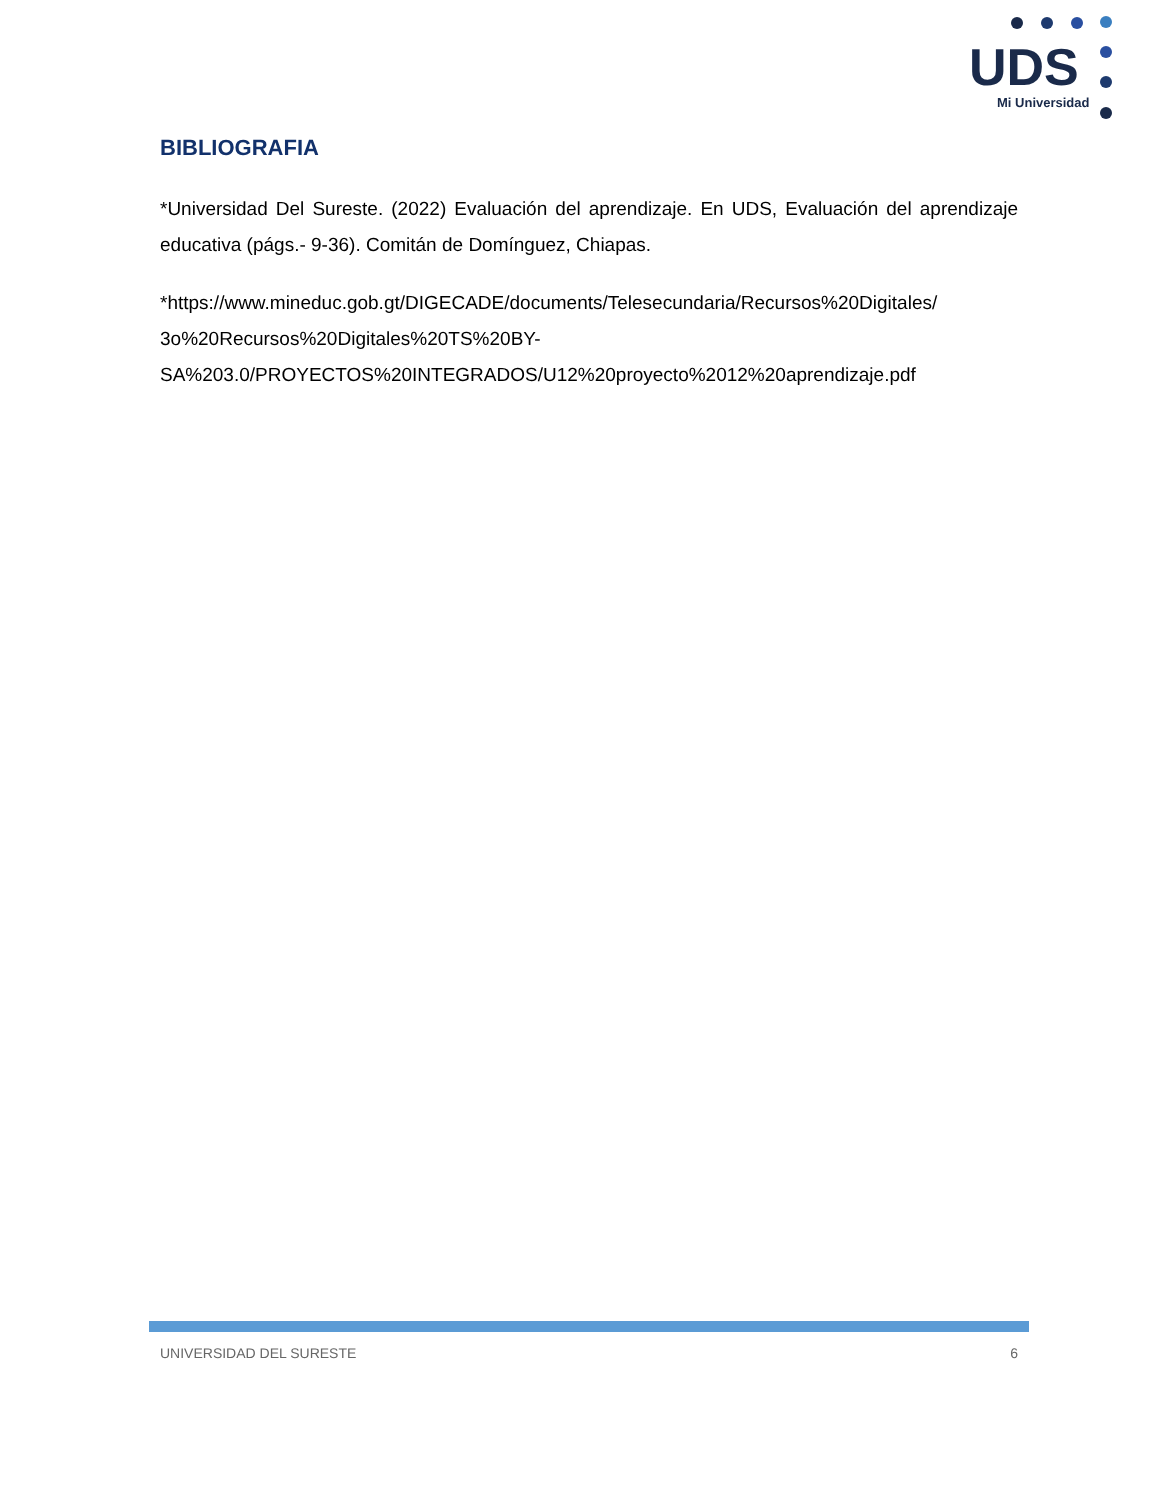UDS
Mi Universidad
BIBLIOGRAFIA
*Universidad Del Sureste. (2022) Evaluación del aprendizaje. En UDS, Evaluación del aprendizaje educativa (págs.- 9-36). Comitán de Domínguez, Chiapas.
*https://www.mineduc.gob.gt/DIGECADE/documents/Telesecundaria/Recursos%20Digitales/
3o%20Recursos%20Digitales%20TS%20BY-
SA%203.0/PROYECTOS%20INTEGRADOS/U12%20proyecto%2012%20aprendizaje.pdf
UNIVERSIDAD DEL SURESTE 6